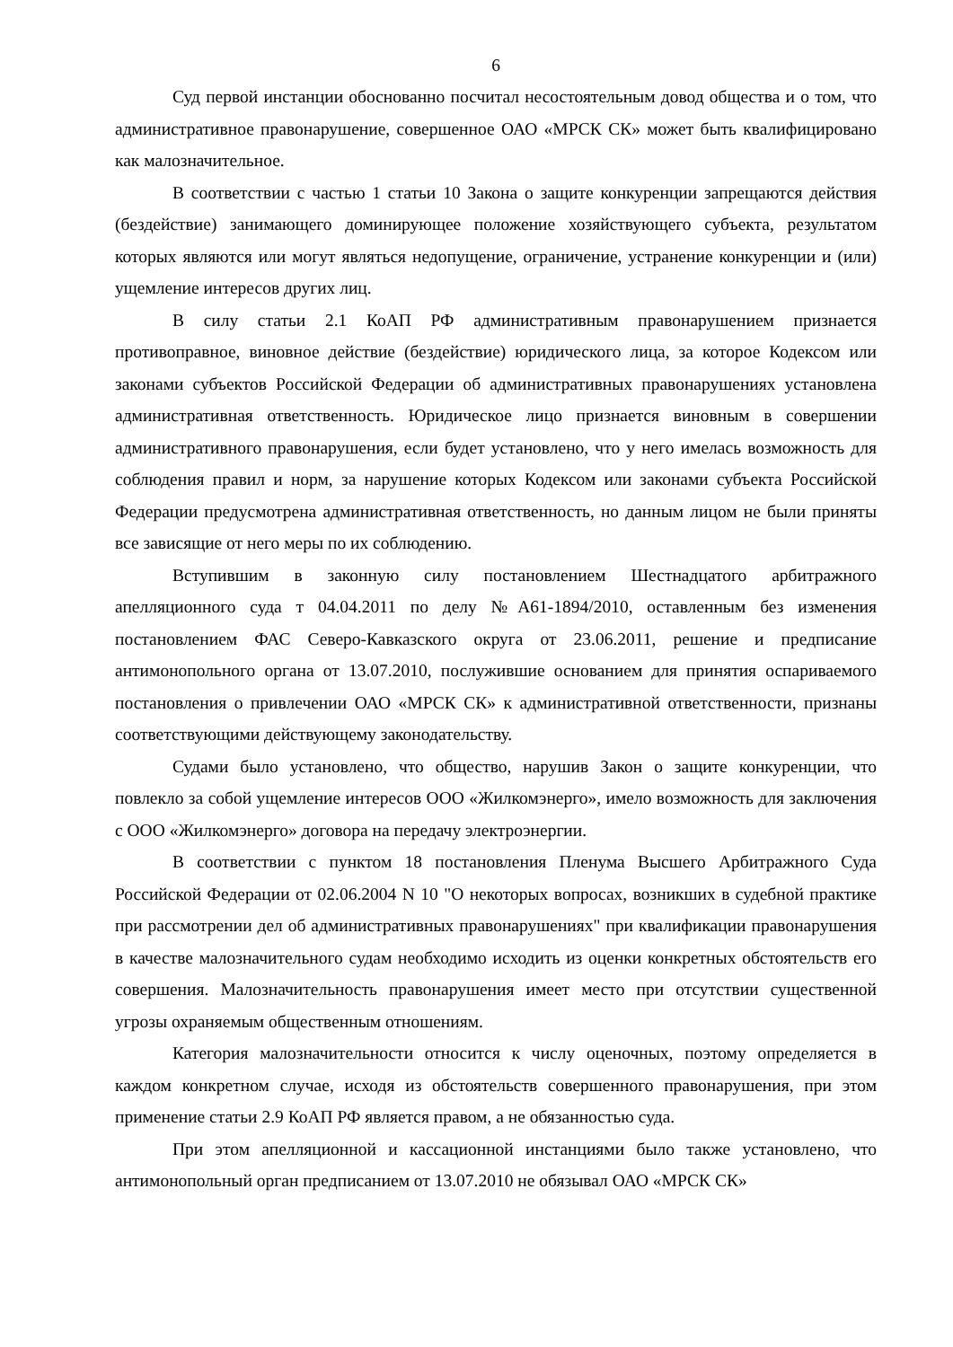6
Суд первой инстанции обоснованно посчитал несостоятельным довод общества и о том, что административное правонарушение, совершенное ОАО «МРСК СК» может быть квалифицировано как малозначительное.
В соответствии с частью 1 статьи 10 Закона о защите конкуренции запрещаются действия (бездействие) занимающего доминирующее положение хозяйствующего субъекта, результатом которых являются или могут являться недопущение, ограничение, устранение конкуренции и (или) ущемление интересов других лиц.
В силу статьи 2.1 КоАП РФ административным правонарушением признается противоправное, виновное действие (бездействие) юридического лица, за которое Кодексом или законами субъектов Российской Федерации об административных правонарушениях установлена административная ответственность. Юридическое лицо признается виновным в совершении административного правонарушения, если будет установлено, что у него имелась возможность для соблюдения правил и норм, за нарушение которых Кодексом или законами субъекта Российской Федерации предусмотрена административная ответственность, но данным лицом не были приняты все зависящие от него меры по их соблюдению.
Вступившим в законную силу постановлением Шестнадцатого арбитражного апелляционного суда т 04.04.2011 по делу №А61-1894/2010, оставленным без изменения постановлением ФАС Северо-Кавказского округа от 23.06.2011, решение и предписание антимонопольного органа от 13.07.2010, послужившие основанием для принятия оспариваемого постановления о привлечении ОАО «МРСК СК» к административной ответственности, признаны соответствующими действующему законодательству.
Судами было установлено, что общество, нарушив Закон о защите конкуренции, что повлекло за собой ущемление интересов ООО «Жилкомэнерго», имело возможность для заключения с ООО «Жилкомэнерго» договора на передачу электроэнергии.
В соответствии с пунктом 18 постановления Пленума Высшего Арбитражного Суда Российской Федерации от 02.06.2004 N 10 "О некоторых вопросах, возникших в судебной практике при рассмотрении дел об административных правонарушениях" при квалификации правонарушения в качестве малозначительного судам необходимо исходить из оценки конкретных обстоятельств его совершения. Малозначительность правонарушения имеет место при отсутствии существенной угрозы охраняемым общественным отношениям.
Категория малозначительности относится к числу оценочных, поэтому определяется в каждом конкретном случае, исходя из обстоятельств совершенного правонарушения, при этом применение статьи 2.9 КоАП РФ является правом, а не обязанностью суда.
При этом апелляционной и кассационной инстанциями было также установлено, что антимонопольный орган предписанием от 13.07.2010 не обязывал ОАО «МРСК СК»